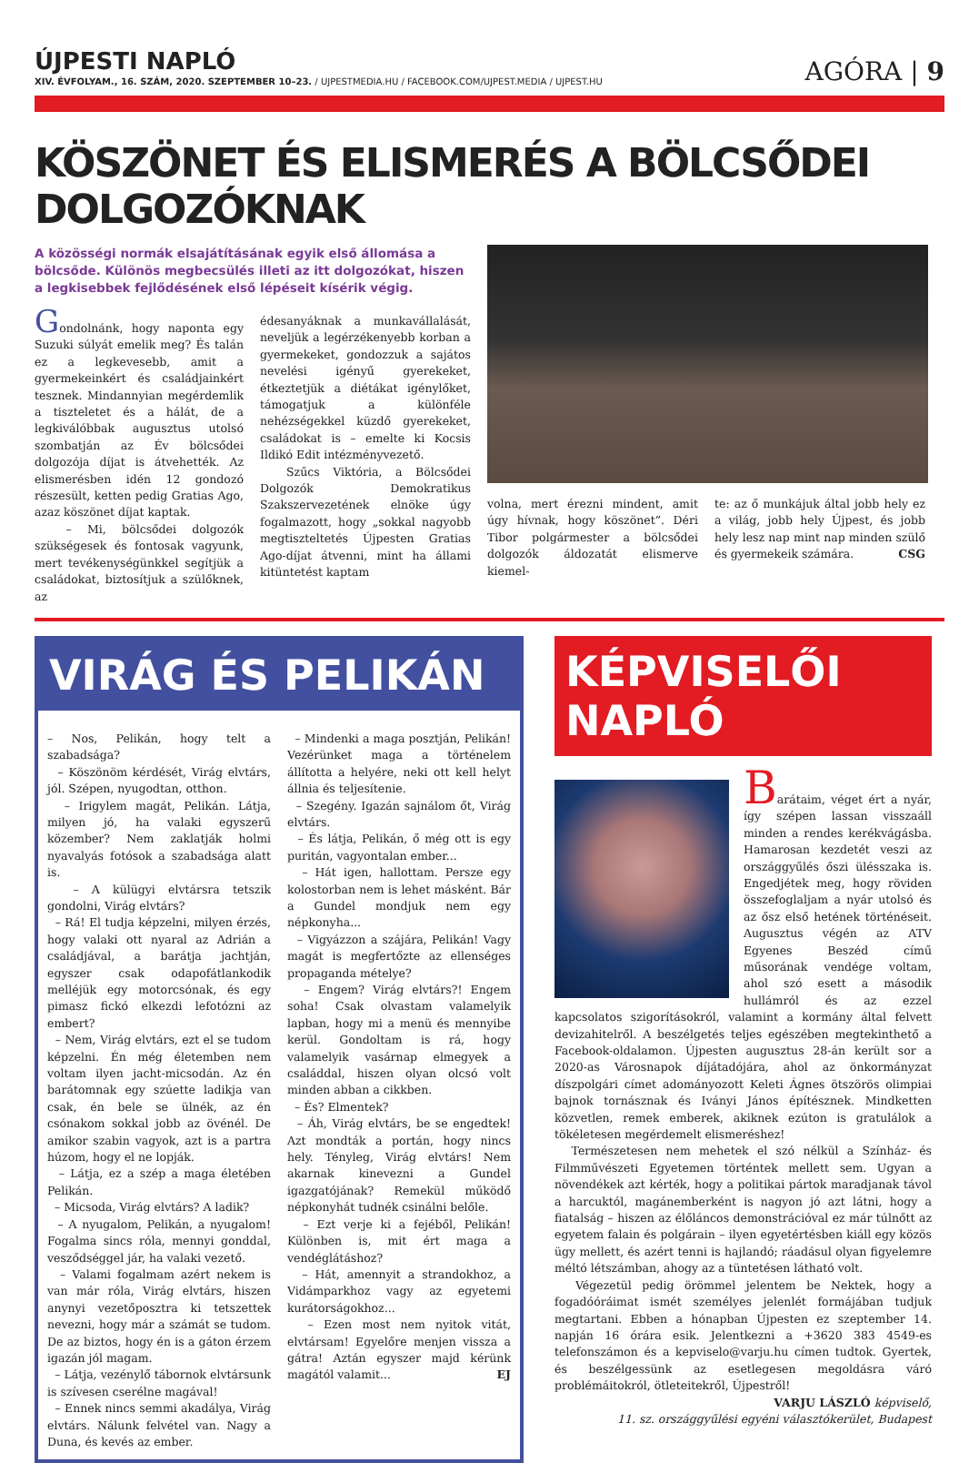ÚJPESTI NAPLÓ
XIV. ÉVFOLYAM., 16. SZÁM, 2020. SZEPTEMBER 10–23. / UJPESTMEDIA.HU / FACEBOOK.COM/UJPEST.MEDIA / UJPEST.HU
AGÓRA | 9
KÖSZÖNET ÉS ELISMERÉS A BÖLCSŐDEI DOLGOZÓKNAK
A közösségi normák elsajátításának egyik első állomása a bölcsőde. Különös megbecsülés illeti az itt dolgozókat, hiszen a legkisebbek fejlődésének első lépéseit kísérik végig.
Gondolnánk, hogy naponta egy Suzuki súlyát emelik meg? És talán ez a legkevesebb, amit a gyermekeinkért és családjainkért tesznek. Mindannyian megérdemlik a tiszteletet és a hálát, de a legkiválóbbak augusztus utolsó szombatján az Év bölcsődei dolgozója díjat is átvehették. Az elismerésben idén 12 gondozó részesült, ketten pedig Gratias Ago, azaz köszönet díjat kaptak.
– Mi, bölcsődei dolgozók szükségesek és fontosak vagyunk, mert tevékenységünkkel segítjük a családokat, biztosítjuk a szülőknek, az
édesanyáknak a munkavállalását, neveljük a legérzékenyebb korban a gyermekeket, gondozzuk a sajátos nevelési igényű gyerekeket, étkeztetjük a diétákat igénylőket, támogatjuk a különféle nehézségekkel küzdő gyerekeket, családokat is – emelte ki Kocsis Ildikó Edit intézményvezető.
Szűcs Viktória, a Bölcsődei Dolgozók Demokratikus Szakszervezetének elnöke úgy fogalmazott, hogy „sokkal nagyobb megtiszteltetés Újpesten Gratias Ago-díjat átvenni, mint ha állami kitüntetést kaptam
volna, mert érezni mindent, amit úgy hívnak, hogy köszönet”. Déri Tibor polgármester a bölcsődei dolgozók áldozatát elismerve kiemel-
te: az ő munkájuk által jobb hely ez a világ, jobb hely Újpest, és jobb hely lesz nap mint nap minden szülő és gyermekeik számára. CSG
VIRÁG ÉS PELIKÁN
– Nos, Pelikán, hogy telt a szabadsága?
– Köszönöm kérdését, Virág elvtárs, jól. Szépen, nyugodtan, otthon.
– Irigylem magát, Pelikán. Látja, milyen jó, ha valaki egyszerű közember? Nem zaklatják holmi nyavalyás fotósok a szabadsága alatt is.
– A külügyi elvtársra tetszik gondolni, Virág elvtárs?
– Rá! El tudja képzelni, milyen érzés, hogy valaki ott nyaral az Adrián a családjával, a barátja jachtján, egyszer csak odapofátlankodik melléjük egy motorcsónak, és egy pimasz fickó elkezdi lefotózni az embert?
– Nem, Virág elvtárs, ezt el se tudom képzelni. Én még életemben nem voltam ilyen jacht-micsodán. Az én barátomnak egy szúette ladikja van csak, én bele se ülnék, az én csónakom sokkal jobb az övénél. De amikor szabin vagyok, azt is a partra húzom, hogy el ne lopják.
– Látja, ez a szép a maga életében Pelikán.
– Micsoda, Virág elvtárs? A ladik?
– A nyugalom, Pelikán, a nyugalom! Fogalma sincs róla, mennyi gonddal, vesződséggel jár, ha valaki vezető.
– Valami fogalmam azért nekem is van már róla, Virág elvtárs, hiszen anynyi vezetőposztra ki tetszettek nevezni, hogy már a számát se tudom. De az biztos, hogy én is a gáton érzem igazán jól magam.
– Látja, vezénylő tábornok elvtársunk is szívesen cserélne magával!
– Ennek nincs semmi akadálya, Virág elvtárs. Nálunk felvétel van. Nagy a Duna, és kevés az ember.
– Mindenki a maga posztján, Pelikán! Vezérünket maga a történelem állította a helyére, neki ott kell helyt állnia és teljesítenie.
– Szegény. Igazán sajnálom őt, Virág elvtárs.
– És látja, Pelikán, ő még ott is egy puritán, vagyontalan ember...
– Hát igen, hallottam. Persze egy kolostorban nem is lehet másként. Bár a Gundel mondjuk nem egy népkonyha...
– Vigyázzon a szájára, Pelikán! Vagy magát is megfertőzte az ellenséges propaganda mételye?
– Engem? Virág elvtárs?! Engem soha! Csak olvastam valamelyik lapban, hogy mi a menü és mennyibe kerül. Gondoltam is rá, hogy valamelyik vasárnap elmegyek a családdal, hiszen olyan olcsó volt minden abban a cikkben.
– És? Elmentek?
– Áh, Virág elvtárs, be se engedtek! Azt mondták a portán, hogy nincs hely. Tényleg, Virág elvtárs! Nem akarnak kinevezni a Gundel igazgatójának? Remekül működő népkonyhát tudnék csinálni belőle.
– Ezt verje ki a fejéből, Pelikán! Különben is, mit ért maga a vendéglátáshoz?
– Hát, amennyit a strandokhoz, a Vidámparkhoz vagy az egyetemi kurátorságokhoz...
– Ezen most nem nyitok vitát, elvtársam! Egyelőre menjen vissza a gátra! Aztán egyszer majd kérünk magától valamit... EJ
KÉPVISELŐI NAPLÓ
Barátaim, véget ért a nyár, így szépen lassan visszaáll minden a rendes kerékvágásba. Hamarosan kezdetét veszi az országgyűlés őszi ülésszaka is. Engedjétek meg, hogy röviden összefoglaljam a nyár utolsó és az ősz első hetének történéseit. Augusztus végén az ATV Egyenes Beszéd című műsorának vendége voltam, ahol szó esett a második hullámról és az ezzel kapcsolatos szigorításokról, valamint a kormány által felvett devizahitelről. A beszélgetés teljes egészében megtekinthető a Facebook-oldalamon. Újpesten augusztus 28-án került sor a 2020-as Városnapok díjátadójára, ahol az önkormányzat díszpolgári címet adományozott Keleti Ágnes ötszörös olimpiai bajnok tornásznak és Iványi János építésznek. Mindketten közvetlen, remek emberek, akiknek ezúton is gratulálok a tökéletesen megérdemelt elismeréshez!
Természetesen nem mehetek el szó nélkül a Színház- és Filmművészeti Egyetemen történtek mellett sem. Ugyan a növendékek azt kérték, hogy a politikai pártok maradjanak távol a harcuktól, magánemberként is nagyon jó azt látni, hogy a fiatalság – hiszen az élőláncos demonstrációval ez már túlnőtt az egyetem falain és polgárain – ilyen egyetértésben kiáll egy közös ügy mellett, és azért tenni is hajlandó; ráadásul olyan figyelemre méltó létszámban, ahogy az a tüntetésen látható volt.
Végezetül pedig örömmel jelentem be Nektek, hogy a fogadóóráimat ismét személyes jelenlét formájában tudjuk megtartani. Ebben a hónapban Újpesten ez szeptember 14. napján 16 órára esik. Jelentkezni a +3620 383 4549-es telefonszámon és a kepviselo@varju.hu címen tudtok. Gyertek, és beszélgessünk az esetlegesen megoldásra váró problémáitokról, ötleteitekről, Újpestről!
VARJU LÁSZLÓ képviselő,
11. sz. országgyűlési egyéni választókerület, Budapest